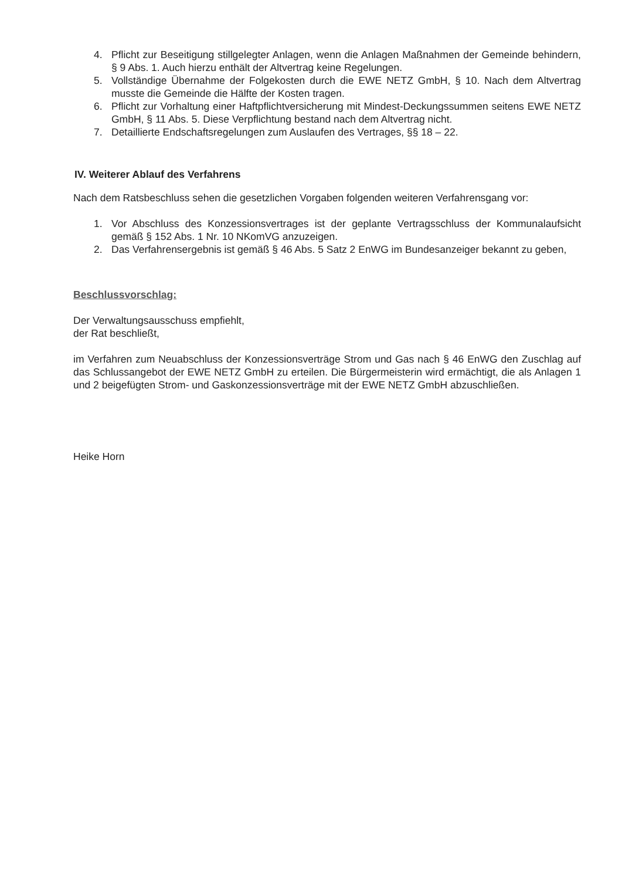4. Pflicht zur Beseitigung stillgelegter Anlagen, wenn die Anlagen Maßnahmen der Gemeinde behindern, § 9 Abs. 1. Auch hierzu enthält der Altvertrag keine Regelungen.
5. Vollständige Übernahme der Folgekosten durch die EWE NETZ GmbH, § 10. Nach dem Altvertrag musste die Gemeinde die Hälfte der Kosten tragen.
6. Pflicht zur Vorhaltung einer Haftpflichtversicherung mit Mindest-Deckungssummen seitens EWE NETZ GmbH, § 11 Abs. 5. Diese Verpflichtung bestand nach dem Altvertrag nicht.
7. Detaillierte Endschaftsregelungen zum Auslaufen des Vertrages, §§ 18 – 22.
IV. Weiterer Ablauf des Verfahrens
Nach dem Ratsbeschluss sehen die gesetzlichen Vorgaben folgenden weiteren Verfahrensgang vor:
1. Vor Abschluss des Konzessionsvertrages ist der geplante Vertragsschluss der Kommunalaufsicht gemäß § 152 Abs. 1 Nr. 10 NKomVG anzuzeigen.
2. Das Verfahrensergebnis ist gemäß § 46 Abs. 5 Satz 2 EnWG im Bundesanzeiger bekannt zu geben,
Beschlussvorschlag:
Der Verwaltungsausschuss empfiehlt,
der Rat beschließt,
im Verfahren zum Neuabschluss der Konzessionsverträge Strom und Gas nach § 46 EnWG den Zuschlag auf das Schlussangebot der EWE NETZ GmbH zu erteilen. Die Bürgermeisterin wird ermächtigt, die als Anlagen 1 und 2 beigefügten Strom- und Gaskonzessionsverträge mit der EWE NETZ GmbH abzuschließen.
Heike Horn